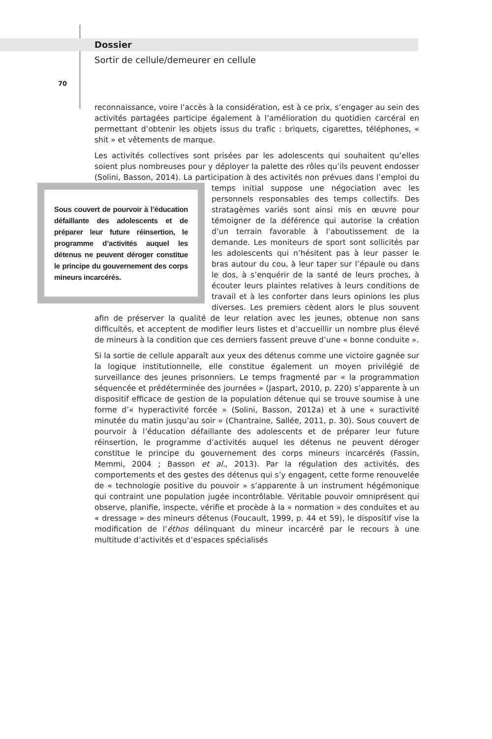Dossier
Sortir de cellule/demeurer en cellule
70
reconnaissance, voire l’accès à la considération, est à ce prix, s’engager au sein des activités partagées participe également à l’amélioration du quotidien carcéral en permettant d’obtenir les objets issus du trafic : briquets, cigarettes, téléphones, « shit » et vêtements de marque.
Les activités collectives sont prisées par les adolescents qui souhaitent qu’elles soient plus nombreuses pour y déployer la palette des rôles qu’ils peuvent endosser (Solini, Basson, 2014). La participation à des activités non prévues dans l’emploi du temps initial suppose une négociation avec les Sous couvert de pourvoir à l’éducation défaillante des adolescents et de préparer leur future réinsertion, le programme d’activités auquel les détenus ne peuvent déroger constitue le principe du gouvernement des corps mineurs incarcérés. personnels responsables des temps collectifs. Des stratagèmes variés sont ainsi mis en œuvre pour témoigner de la déférence qui autorise la création d’un terrain favorable à l’aboutissement de la demande. Les moniteurs de sport sont sollicités par les adolescents qui n’hésitent pas à leur passer le bras autour du cou, à leur taper sur l’épaule ou dans le dos, à s’enquérir de la santé de leurs proches, à écouter leurs plaintes relatives à leurs conditions de travail et à les conforter dans leurs opinions les plus diverses. Les premiers cèdent alors le plus souvent afin de préserver la qualité de leur relation avec les jeunes, obtenue non sans difficultés, et acceptent de modifier leurs listes et d’accueillir un nombre plus élevé de mineurs à la condition que ces derniers fassent preuve d’une « bonne conduite ».
Si la sortie de cellule apparaît aux yeux des détenus comme une victoire gagnée sur la logique institutionnelle, elle constitue également un moyen privilégié de surveillance des jeunes prisonniers. Le temps fragmenté par « la programmation séquencée et prédéterminée des journées » (Jaspart, 2010, p. 220) s’apparente à un dispositif efficace de gestion de la population détenue qui se trouve soumise à une forme d’« hyperactivité forcée » (Solini, Basson, 2012a) et à une « suractivité minutée du matin jusqu’au soir » (Chantraine, Sallée, 2011, p. 30). Sous couvert de pourvoir à l’éducation défaillante des adolescents et de préparer leur future réinsertion, le programme d’activités auquel les détenus ne peuvent déroger constitue le principe du gouvernement des corps mineurs incarcérés (Fassin, Memmi, 2004 ; Basson et al., 2013). Par la régulation des activités, des comportements et des gestes des détenus qui s’y engagent, cette forme renouvelée de « technologie positive du pouvoir » s’apparente à un instrument hégémonique qui contraint une population jugée incontrôlable. Véritable pouvoir omniprésent qui observe, planifie, inspecte, vérifie et procède à la « normation » des conduites et au « dressage » des mineurs détenus (Foucault, 1999, p. 44 et 59), le dispositif vise la modification de l’éthos délinquant du mineur incarcéré par le recours à une multitude d’activités et d’espaces spécialisés